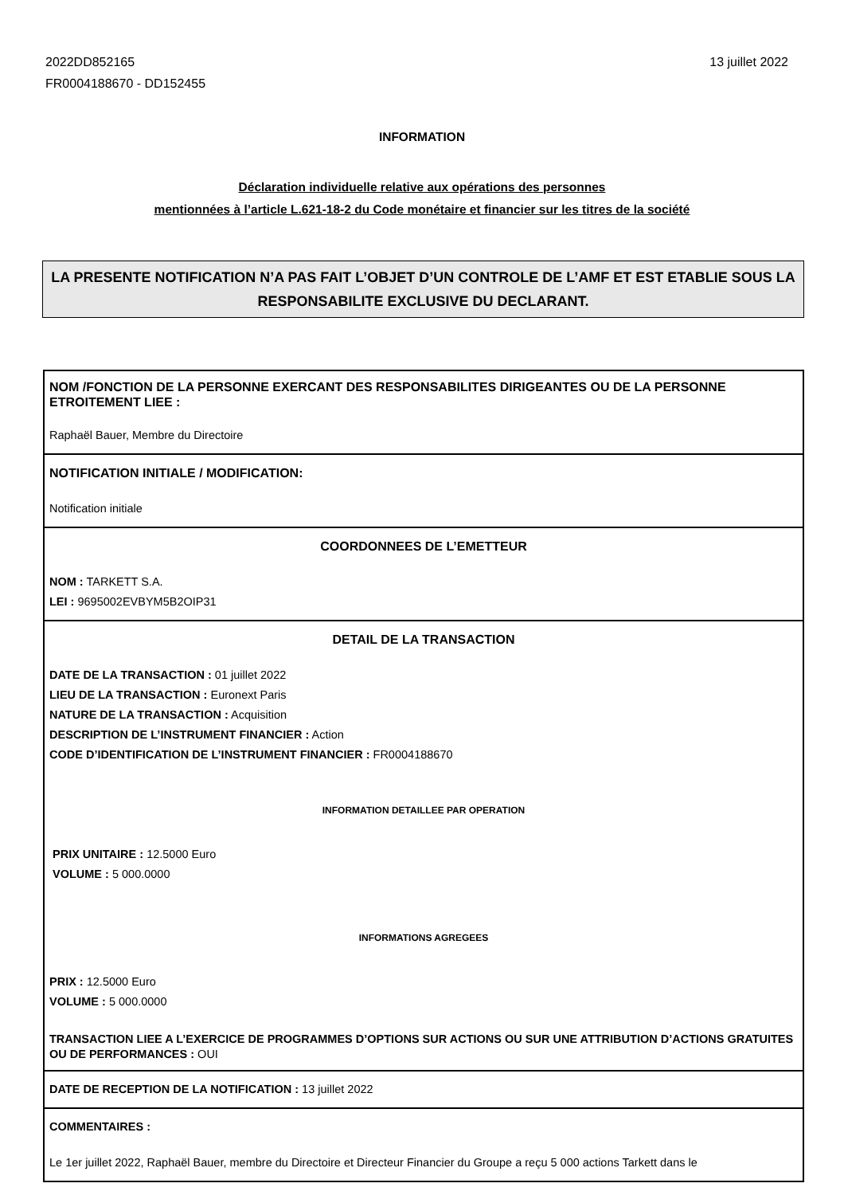2022DD852165
FR0004188670 - DD152455
13 juillet 2022
INFORMATION
Déclaration individuelle relative aux opérations des personnes
mentionnées à l’article L.621-18-2 du Code monétaire et financier sur les titres de la société
LA PRESENTE NOTIFICATION N’A PAS FAIT L’OBJET D’UN CONTROLE DE L’AMF ET EST ETABLIE SOUS LA RESPONSABILITE EXCLUSIVE DU DECLARANT.
| NOM /FONCTION DE LA PERSONNE EXERCANT DES RESPONSABILITES DIRIGEANTES OU DE LA PERSONNE ETROITEMENT LIEE : Raphaël Bauer, Membre du Directoire |
| NOTIFICATION INITIALE / MODIFICATION: Notification initiale |
| COORDONNEES DE L’EMETTEUR NOM : TARKETT S.A. LEI : 9695002EVBYM5B2OIP31 |
| DETAIL DE LA TRANSACTION DATE DE LA TRANSACTION : 01 juillet 2022 LIEU DE LA TRANSACTION : Euronext Paris NATURE DE LA TRANSACTION : Acquisition DESCRIPTION DE L’INSTRUMENT FINANCIER : Action CODE D’IDENTIFICATION DE L’INSTRUMENT FINANCIER : FR0004188670 INFORMATION DETAILLEE PAR OPERATION PRIX UNITAIRE : 12.5000 Euro VOLUME : 5 000.0000 INFORMATIONS AGREGEES PRIX : 12.5000 Euro VOLUME : 5 000.0000 TRANSACTION LIEE A L’EXERCICE DE PROGRAMMES D’OPTIONS SUR ACTIONS OU SUR UNE ATTRIBUTION D’ACTIONS GRATUITES OU DE PERFORMANCES : OUI |
| DATE DE RECEPTION DE LA NOTIFICATION : 13 juillet 2022 |
| COMMENTAIRES : Le 1er juillet 2022, Raphaël Bauer, membre du Directoire et Directeur Financier du Groupe a reçu 5 000 actions Tarkett dans le |